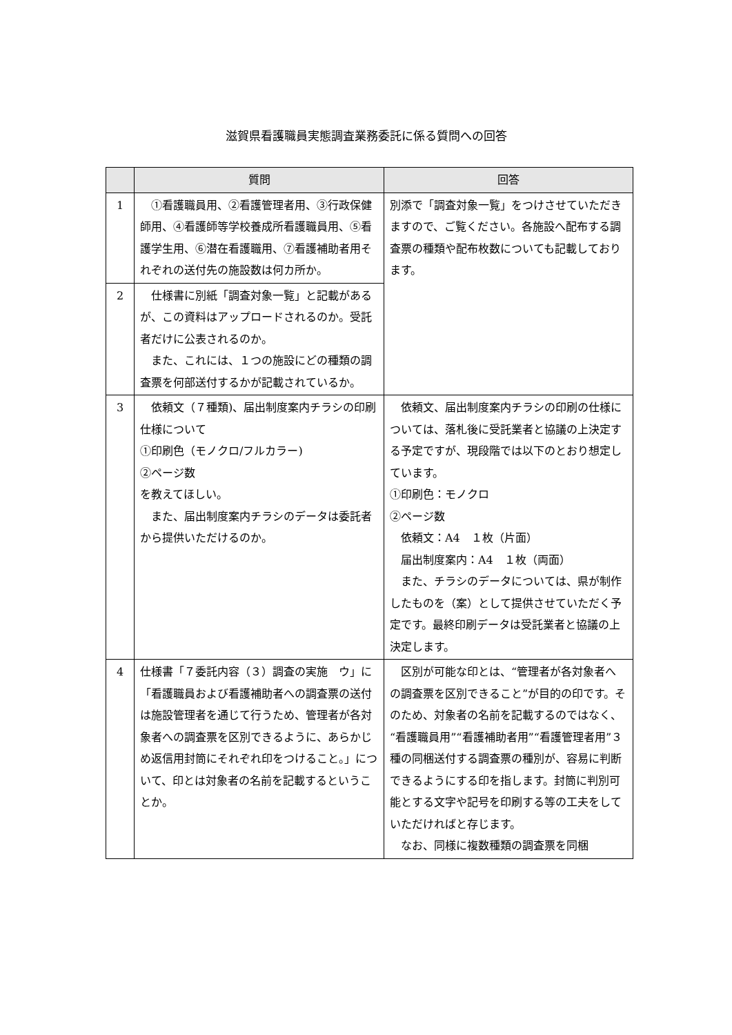滋賀県看護職員実態調査業務委託に係る質問への回答
| | 質問 | 回答 |
| --- | --- | --- |
| 1 | ①看護職員用、②看護管理者用、③行政保健師用、④看護師等学校養成所看護職員用、⑤看護学生用、⑥潜在看護職用、⑦看護補助者用それぞれの送付先の施設数は何カ所か。 | 別添で「調査対象一覧」をつけさせていただきますので、ご覧ください。各施設へ配布する調査票の種類や配布枚数についても記載しております。 |
| 2 | 仕様書に別紙「調査対象一覧」と記載があるが、この資料はアップロードされるのか。受託者だけに公表されるのか。 また、これには、１つの施設にどの種類の調査票を何部送付するかが記載されているか。 | |
| 3 | 依頼文（７種類)、届出制度案内チラシの印刷仕様について ①印刷色（モノクロ/フルカラー) ②ページ数 を教えてほしい。 また、届出制度案内チラシのデータは委託者から提供いただけるのか。 | 依頼文、届出制度案内チラシの印刷の仕様については、落札後に受託業者と協議の上決定する予定ですが、現段階では以下のとおり想定しています。 ①印刷色：モノクロ ②ページ数 依頼文：A4 １枚（片面） 届出制度案内：A4 １枚（両面） また、チラシのデータについては、県が制作したものを（案）として提供させていただく予定です。最終印刷データは受託業者と協議の上決定します。 |
| 4 | 仕様書「７委託内容（３）調査の実施 ウ」に「看護職員および看護補助者への調査票の送付は施設管理者を通じて行うため、管理者が各対象者への調査票を区別できるように、あらかじめ返信用封筒にそれぞれ印をつけること。」について、印とは対象者の名前を記載するということか。 | 区別が可能な印とは、“管理者が各対象者への調査票を区別できること”が目的の印です。そのため、対象者の名前を記載するのではなく、“看護職員用”“看護補助者用”“看護管理者用”３種の同梱送付する調査票の種別が、容易に判断できるようにする印を指します。封筒に判別可能とする文字や記号を印刷する等の工夫をしていただければと存じます。 なお、同様に複数種類の調査票を同梱 |